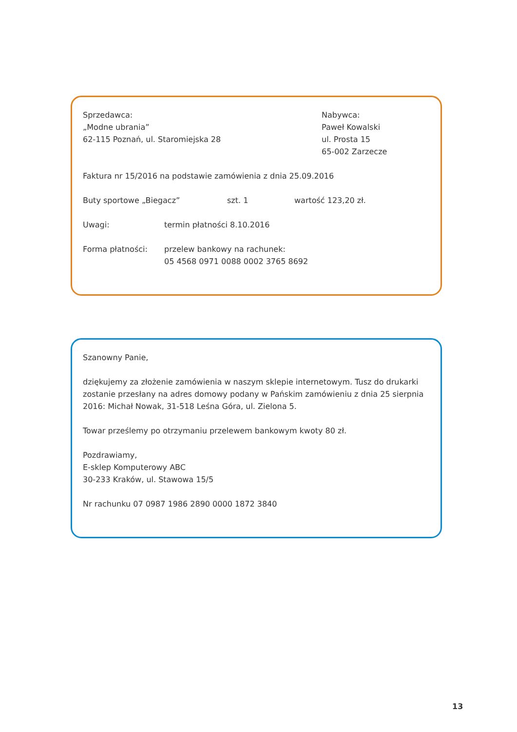Sprzedawca:
„Modne ubrania”
62-115 Poznań, ul. Staromiejska 28
Nabywca:
Paweł Kowalski
ul. Prosta 15
65-002 Zarzecze
Faktura nr 15/2016 na podstawie zamówienia z dnia 25.09.2016
Buty sportowe „Biegacz” szt. 1 wartość 123,20 zł.
Uwagi: termin płatności 8.10.2016
Forma płatności: przelew bankowy na rachunek:
05 4568 0971 0088 0002 3765 8692
Szanowny Panie,
dziękujemy za złożenie zamówienia w naszym sklepie internetowym. Tusz do drukarki zostanie przesłany na adres domowy podany w Pańskim zamówieniu z dnia 25 sierpnia 2016: Michał Nowak, 31-518 Leśna Góra, ul. Zielona 5.
Towar prześlemy po otrzymaniu przelewem bankowym kwoty 80 zł.
Pozdrawiamy,
E-sklep Komputerowy ABC
30-233 Kraków, ul. Stawowa 15/5
Nr rachunku 07 0987 1986 2890 0000 1872 3840
13